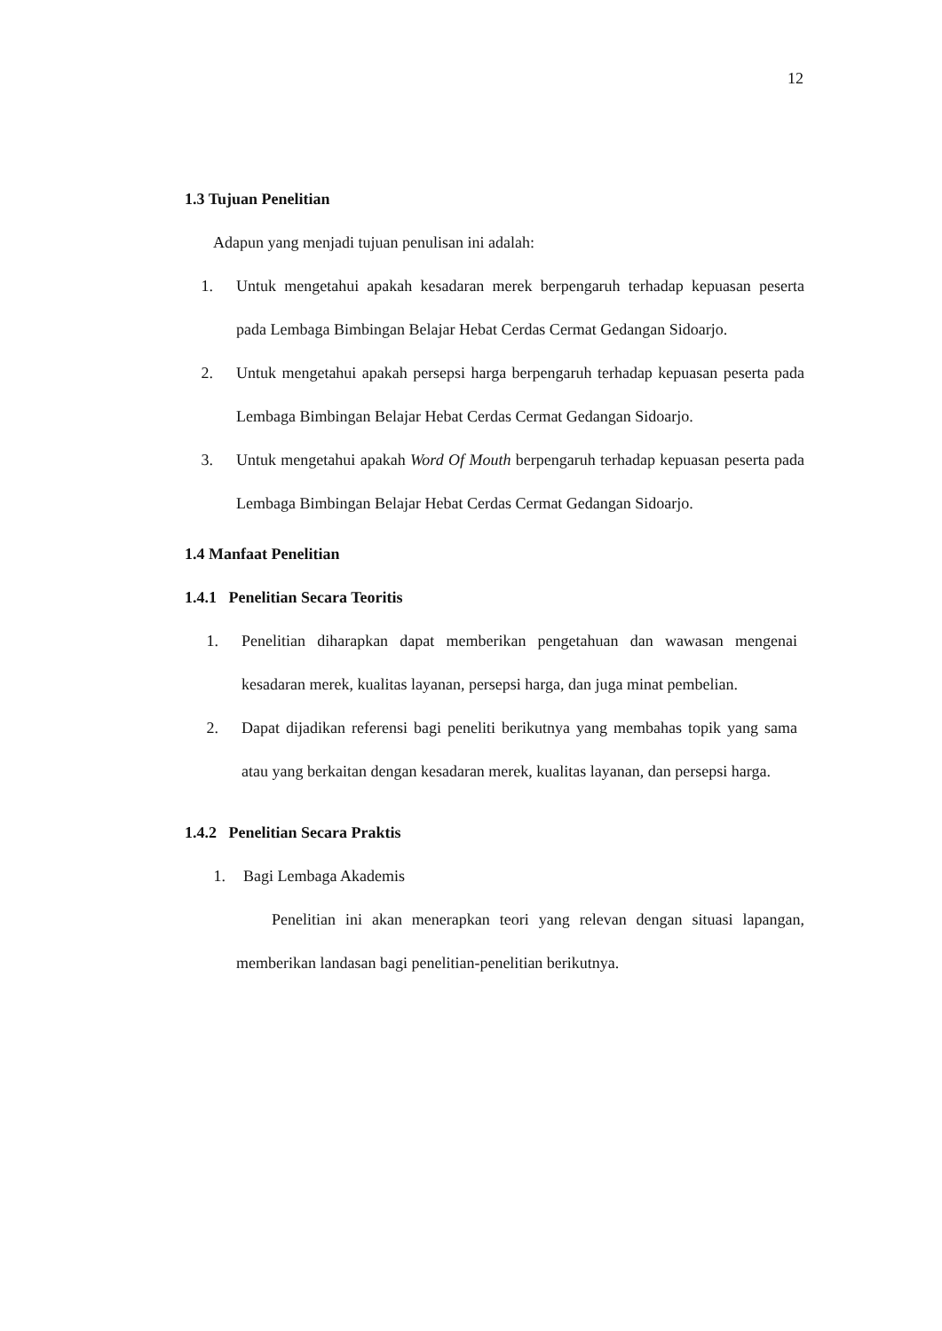12
1.3 Tujuan Penelitian
Adapun yang menjadi tujuan penulisan ini adalah:
1. Untuk mengetahui apakah kesadaran merek berpengaruh terhadap kepuasan peserta pada Lembaga Bimbingan Belajar Hebat Cerdas Cermat Gedangan Sidoarjo.
2. Untuk mengetahui apakah persepsi harga berpengaruh terhadap kepuasan peserta pada Lembaga Bimbingan Belajar Hebat Cerdas Cermat Gedangan Sidoarjo.
3. Untuk mengetahui apakah Word Of Mouth berpengaruh terhadap kepuasan peserta pada Lembaga Bimbingan Belajar Hebat Cerdas Cermat Gedangan Sidoarjo.
1.4 Manfaat Penelitian
1.4.1 Penelitian Secara Teoritis
1. Penelitian diharapkan dapat memberikan pengetahuan dan wawasan mengenai kesadaran merek, kualitas layanan, persepsi harga, dan juga minat pembelian.
2. Dapat dijadikan referensi bagi peneliti berikutnya yang membahas topik yang sama atau yang berkaitan dengan kesadaran merek, kualitas layanan, dan persepsi harga.
1.4.2 Penelitian Secara Praktis
1. Bagi Lembaga Akademis
Penelitian ini akan menerapkan teori yang relevan dengan situasi lapangan, memberikan landasan bagi penelitian-penelitian berikutnya.